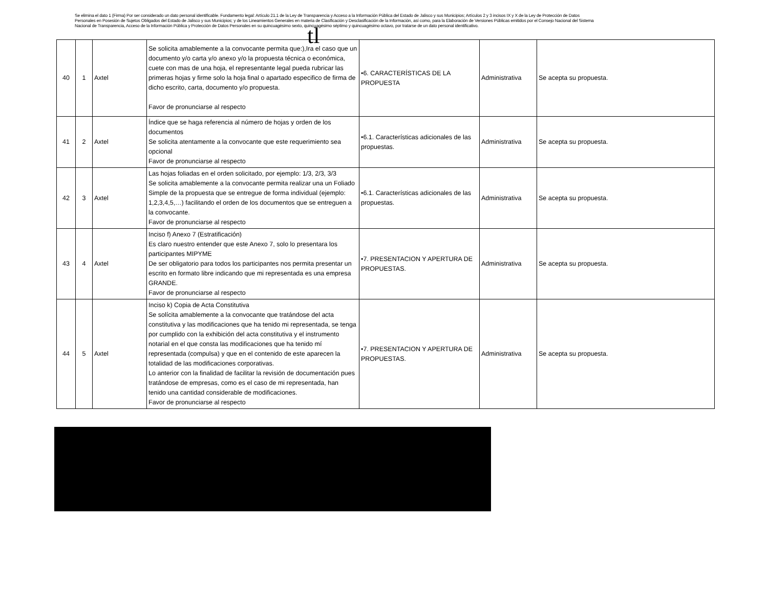Se elimina el dato 1 (Firma) Por ser considerado un dato personal identificable. Fundamento legal: Artículo 21.1 de la Ley de Transparencia y Acceso a la Información Pública del Estado de Jalisco y sus Municipios; Artículos 2 y 3 incisos IX y X de la Ley de Protección de Datos Personales en Posesión de Sujetos Obligados del Estado de Jalisco y sus Municipios; y de los Lineamientos Generales en materia de Clasificación y Desclasificación de la Información, así como, para la Elaboración de Versiones Públicas emitidos por el Consejo Nacional del Sistema Nacional de Transparencia, Acceso de la Información Pública y Protección de Datos Personales en su quincuagésimo sexto, quincuagésimo séptimo y quincuagésimo octavo, por tratarse de un dato personal identificativo.
tl
| 40 | 1 | Axtel | Se solicita amablemente a la convocante permita que:),Ira el caso que un documento y/o carta y/o anexo y/o la propuesta técnica o económica, cuete con mas de una hoja, el representante legal pueda rubricar las primeras hojas y firme solo la hoja final o apartado especifico de firma de dicho escrito, carta, documento y/o propuesta. Favor de pronunciarse al respecto | •6. CARACTERÍSTICAS DE LA PROPUESTA | Administrativa | Se acepta su propuesta. |
| 41 | 2 | Axtel | Índice que se haga referencia al número de hojas y orden de los documentos Se solicita atentamente a la convocante que este requerimiento sea opcional Favor de pronunciarse al respecto | •6.1. Características adicionales de las propuestas. | Administrativa | Se acepta su propuesta. |
| 42 | 3 | Axtel | Las hojas foliadas en el orden solicitado, por ejemplo: 1/3, 2/3, 3/3 Se solicita amablemente a la convocante permita realizar una un Foliado Simple de la propuesta que se entregue de forma individual (ejemplo: 1,2,3,4,5,…) facilitando el orden de los documentos que se entreguen a la convocante. Favor de pronunciarse al respecto | •6.1. Características adicionales de las propuestas. | Administrativa | Se acepta su propuesta. |
| 43 | 4 | Axtel | Inciso f) Anexo 7 (Estratificación) Es claro nuestro entender que este Anexo 7, solo lo presentara los participantes MIPYME De ser obligatorio para todos los participantes nos permita presentar un escrito en formato libre indicando que mi representada es una empresa GRANDE. Favor de pronunciarse al respecto | •7. PRESENTACION Y APERTURA DE PROPUESTAS. | Administrativa | Se acepta su propuesta. |
| 44 | 5 | Axtel | Inciso k) Copia de Acta Constitutiva Se solícita amablemente a la convocante que tratándose del acta constitutiva y las modificaciones que ha tenido mi representada, se tenga por cumplido con la exhibición del acta constitutiva y el instrumento notarial en el que consta las modificaciones que ha tenido mí representada (compulsa) y que en el contenido de este aparecen la totalidad de las modificaciones corporativas. Lo anterior con la finalidad de facilitar la revisión de documentación pues tratándose de empresas, como es el caso de mi representada, han tenido una cantidad considerable de modificaciones. Favor de pronunciarse al respecto | •7. PRESENTACION Y APERTURA DE PROPUESTAS. | Administrativa | Se acepta su propuesta. |